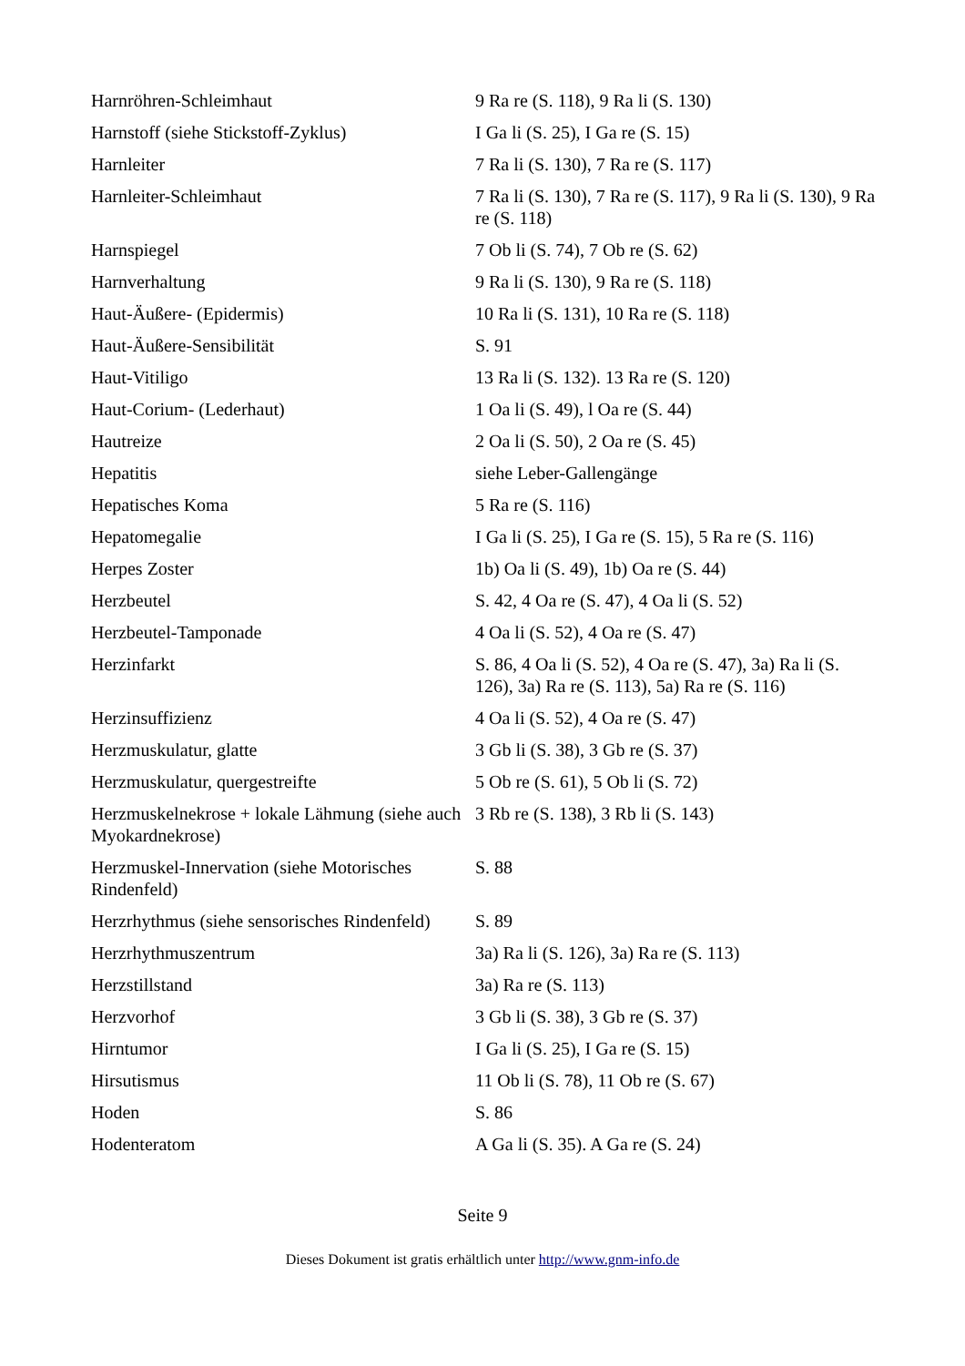| Harnröhren-Schleimhaut | 9 Ra re (S. 118), 9 Ra li (S. 130) |
| Harnstoff (siehe Stickstoff-Zyklus) | I Ga li (S. 25), I Ga re (S. 15) |
| Harnleiter | 7 Ra li (S. 130), 7 Ra re (S. 117) |
| Harnleiter-Schleimhaut | 7 Ra li (S. 130), 7 Ra re (S. 117), 9 Ra li (S. 130), 9 Ra re (S. 118) |
| Harnspiegel | 7 Ob li (S. 74), 7 Ob re (S. 62) |
| Harnverhaltung | 9 Ra li (S. 130), 9 Ra re (S. 118) |
| Haut-Äußere- (Epidermis) | 10 Ra li (S. 131), 10 Ra re (S. 118) |
| Haut-Äußere-Sensibilität | S. 91 |
| Haut-Vitiligo | 13 Ra li (S. 132). 13 Ra re (S. 120) |
| Haut-Corium- (Lederhaut) | 1 Oa li (S. 49), l Oa re (S. 44) |
| Hautreize | 2 Oa li (S. 50), 2 Oa re (S. 45) |
| Hepatitis | siehe Leber-Gallengänge |
| Hepatisches Koma | 5 Ra re (S. 116) |
| Hepatomegalie | I Ga li (S. 25), I Ga re (S. 15), 5 Ra re (S. 116) |
| Herpes Zoster | 1b) Oa li (S. 49), 1b) Oa re (S. 44) |
| Herzbeutel | S. 42, 4 Oa re (S. 47), 4 Oa li (S. 52) |
| Herzbeutel-Tamponade | 4 Oa li (S. 52), 4 Oa re (S. 47) |
| Herzinfarkt | S. 86, 4 Oa li (S. 52), 4 Oa re (S. 47), 3a) Ra li (S. 126), 3a) Ra re (S. 113), 5a) Ra re (S. 116) |
| Herzinsuffizienz | 4 Oa li (S. 52), 4 Oa re (S. 47) |
| Herzmuskulatur, glatte | 3 Gb li (S. 38), 3 Gb re (S. 37) |
| Herzmuskulatur, quergestreifte | 5 Ob re (S. 61), 5 Ob li (S. 72) |
| Herzmuskelnekrose + lokale Lähmung (siehe auch Myokardnekrose) | 3 Rb re (S. 138), 3 Rb li (S. 143) |
| Herzmuskel-Innervation (siehe Motorisches Rindenfeld) | S. 88 |
| Herzrhythmus (siehe sensorisches Rindenfeld) | S. 89 |
| Herzrhythmuszentrum | 3a) Ra li (S. 126), 3a) Ra re (S. 113) |
| Herzstillstand | 3a) Ra re (S. 113) |
| Herzvorhof | 3 Gb li (S. 38), 3 Gb re (S. 37) |
| Hirntumor | I Ga li (S. 25), I Ga re (S. 15) |
| Hirsutismus | 11 Ob li (S. 78), 11 Ob re (S. 67) |
| Hoden | S. 86 |
| Hodenteratom | A Ga li (S. 35). A Ga re (S. 24) |
Seite 9
Dieses Dokument ist gratis erhältlich unter http://www.gnm-info.de